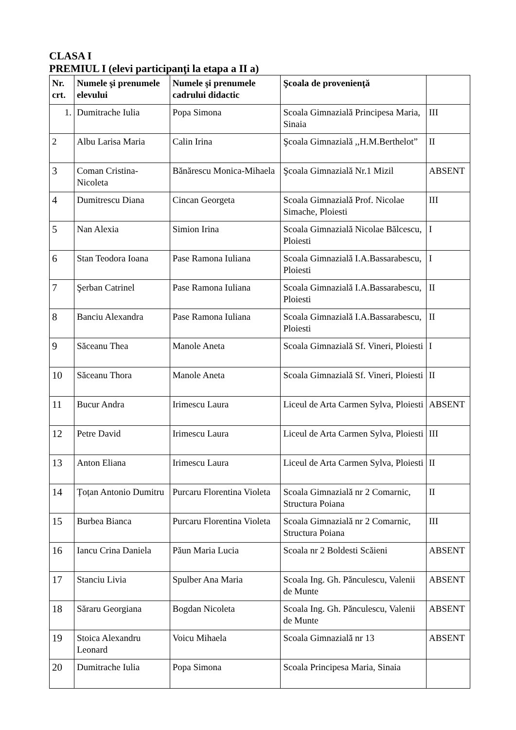CLASA I
PREMIUL I (elevi participanţi la etapa a II a)
| Nr. crt. | Numele şi prenumele elevului | Numele şi prenumele cadrului didactic | Şcoala de provenienţă | |
| --- | --- | --- | --- | --- |
| 1. | Dumitrache Iulia | Popa Simona | Scoala Gimnazială Principesa Maria, Sinaia | III |
| 2 | Albu Larisa Maria | Calin Irina | Şcoala Gimnazială ,,H.M.Berthelot” | II |
| 3 | Coman Cristina-Nicoleta | Bănărescu Monica-Mihaela | Şcoala Gimnazială Nr.1 Mizil | ABSENT |
| 4 | Dumitrescu Diana | Cincan Georgeta | Scoala Gimnazială Prof. Nicolae Simache, Ploiesti | III |
| 5 | Nan Alexia | Simion Irina | Scoala Gimnazială Nicolae Bălcescu, Ploiesti | I |
| 6 | Stan Teodora Ioana | Pase Ramona Iuliana | Scoala Gimnazială I.A.Bassarabescu, Ploiesti | I |
| 7 | Şerban Catrinel | Pase Ramona Iuliana | Scoala Gimnazială I.A.Bassarabescu, Ploiesti | II |
| 8 | Banciu Alexandra | Pase Ramona Iuliana | Scoala Gimnazială I.A.Bassarabescu, Ploiesti | II |
| 9 | Săceanu Thea | Manole Aneta | Scoala Gimnazială Sf. Vineri, Ploiesti | I |
| 10 | Săceanu Thora | Manole Aneta | Scoala Gimnazială Sf. Vineri, Ploiesti | II |
| 11 | Bucur Andra | Irimescu Laura | Liceul de Arta Carmen Sylva, Ploiesti | ABSENT |
| 12 | Petre David | Irimescu Laura | Liceul de Arta Carmen Sylva, Ploiesti | III |
| 13 | Anton Eliana | Irimescu Laura | Liceul de Arta Carmen Sylva, Ploiesti | II |
| 14 | Țoțan Antonio Dumitru | Purcaru Florentina Violeta | Scoala Gimnazială nr 2 Comarnic, Structura Poiana | II |
| 15 | Burbea Bianca | Purcaru Florentina Violeta | Scoala Gimnazială nr 2 Comarnic, Structura Poiana | III |
| 16 | Iancu Crina Daniela | Păun Maria Lucia | Scoala nr 2 Boldesti Scăieni | ABSENT |
| 17 | Stanciu Livia | Spulber Ana Maria | Scoala Ing. Gh. Pănculescu, Valenii de Munte | ABSENT |
| 18 | Săraru Georgiana | Bogdan Nicoleta | Scoala Ing. Gh. Pănculescu, Valenii de Munte | ABSENT |
| 19 | Stoica Alexandru Leonard | Voicu Mihaela | Scoala Gimnazială nr 13 | ABSENT |
| 20 | Dumitrache Iulia | Popa Simona | Scoala Principesa Maria, Sinaia | |